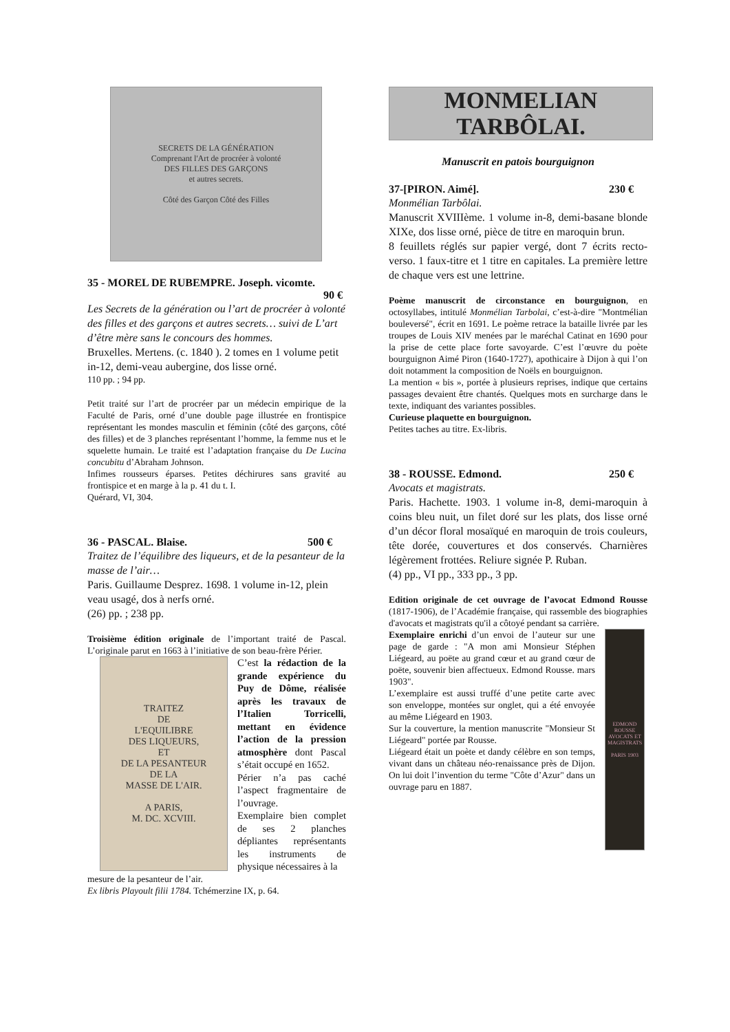SECRETS DE LA GÉNÉRATION
Comprenant l'Art de procréer à volonté
DES FILLES DES GARÇONS
et autres secrets.
Côté des Garçon Côté des Filles
35 - MOREL DE RUBEMPRE. Joseph. vicomte.
90 €
Les Secrets de la génération ou l’art de procréer à volonté des filles et des garçons et autres secrets… suivi de L’art d’être mère sans le concours des hommes.
Bruxelles. Mertens. (c. 1840 ). 2 tomes en 1 volume petit in-12, demi-veau aubergine, dos lisse orné.
110 pp. ; 94 pp.
Petit traité sur l’art de procréer par un médecin empirique de la Faculté de Paris, orné d’une double page illustrée en frontispice représentant les mondes masculin et féminin (côté des garçons, côté des filles) et de 3 planches représentant l’homme, la femme nus et le squelette humain. Le traité est l’adaptation française du De Lucina concubitu d’Abraham Johnson.
Infimes rousseurs éparses. Petites déchirures sans gravité au frontispice et en marge à la p. 41 du t. I.
Quérard, VI, 304.
36 - PASCAL. Blaise. 500 €
Traitez de l’équilibre des liqueurs, et de la pesanteur de la masse de l’air…
Paris. Guillaume Desprez. 1698. 1 volume in-12, plein veau usagé, dos à nerfs orné.
(26) pp. ; 238 pp.
Troisième édition originale de l’important traité de Pascal. L’originale parut en 1663 à l’initiative de son beau-frère Périer.
TRAITEZ
DE
L'EQUILIBRE
DES LIQUEURS,
ET
DE LA PESANTEUR
DE LA
MASSE DE L'AIR.
A PARIS,
M. DC. XCVIII.
C’est la rédaction de la grande expérience du Puy de Dôme, réalisée après les travaux de l’Italien Torricelli, mettant en évidence l’action de la pression atmosphère dont Pascal s’était occupé en 1652.
Périer n’a pas caché l’aspect fragmentaire de l’ouvrage.
Exemplaire bien complet de ses 2 planches dépliantes représentants les instruments de physique nécessaires à la
mesure de la pesanteur de l’air.
Ex libris Playoult filii 1784. Tchémerzine IX, p. 64.
MONMELIAN TARBÔLAI.
Manuscrit en patois bourguignon
37-[PIRON. Aimé]. 230 €
Monmélian Tarbôlai.
Manuscrit XVIIIème. 1 volume in-8, demi-basane blonde XIXe, dos lisse orné, pièce de titre en maroquin brun.
8 feuillets réglés sur papier vergé, dont 7 écrits recto-verso. 1 faux-titre et 1 titre en capitales. La première lettre de chaque vers est une lettrine.
Poème manuscrit de circonstance en bourguignon, en octosyllabes, intitulé Monmélian Tarbolai, c’est-à-dire "Montmélian bouleversé", écrit en 1691. Le poème retrace la bataille livrée par les troupes de Louis XIV menées par le maréchal Catinat en 1690 pour la prise de cette place forte savoyarde. C’est l’œuvre du poète bourguignon Aimé Piron (1640-1727), apothicaire à Dijon à qui l’on doit notamment la composition de Noëls en bourguignon.
La mention « bis », portée à plusieurs reprises, indique que certains passages devaient être chantés. Quelques mots en surcharge dans le texte, indiquant des variantes possibles.
Curieuse plaquette en bourguignon.
Petites taches au titre. Ex-libris.
38 - ROUSSE. Edmond. 250 €
Avocats et magistrats.
Paris. Hachette. 1903. 1 volume in-8, demi-maroquin à coins bleu nuit, un filet doré sur les plats, dos lisse orné d’un décor floral mosaïqué en maroquin de trois couleurs, tête dorée, couvertures et dos conservés. Charnières légèrement frottées. Reliure signée P. Ruban.
(4) pp., VI pp., 333 pp., 3 pp.
Edition originale de cet ouvrage de l’avocat Edmond Rousse (1817-1906), de l’Académie française, qui rassemble des biographies d'avocats et magistrats qu'il a côtoyé pendant sa carrière.
Exemplaire enrichi d’un envoi de l’auteur sur une page de garde : "A mon ami Monsieur Stéphen Liégeard, au poëte au grand cœur et au grand cœur de poëte, souvenir bien affectueux. Edmond Rousse. mars 1903".
L’exemplaire est aussi truffé d’une petite carte avec son enveloppe, montées sur onglet, qui a été envoyée au même Liégeard en 1903.
Sur la couverture, la mention manuscrite "Monsieur St Liégeard" portée par Rousse.
Liégeard était un poète et dandy célèbre en son temps, vivant dans un château néo-renaissance près de Dijon. On lui doit l’invention du terme "Côte d’Azur" dans un ouvrage paru en 1887.
EDMOND ROUSSE
AVOCATS ET MAGISTRATS
PARIS 1903